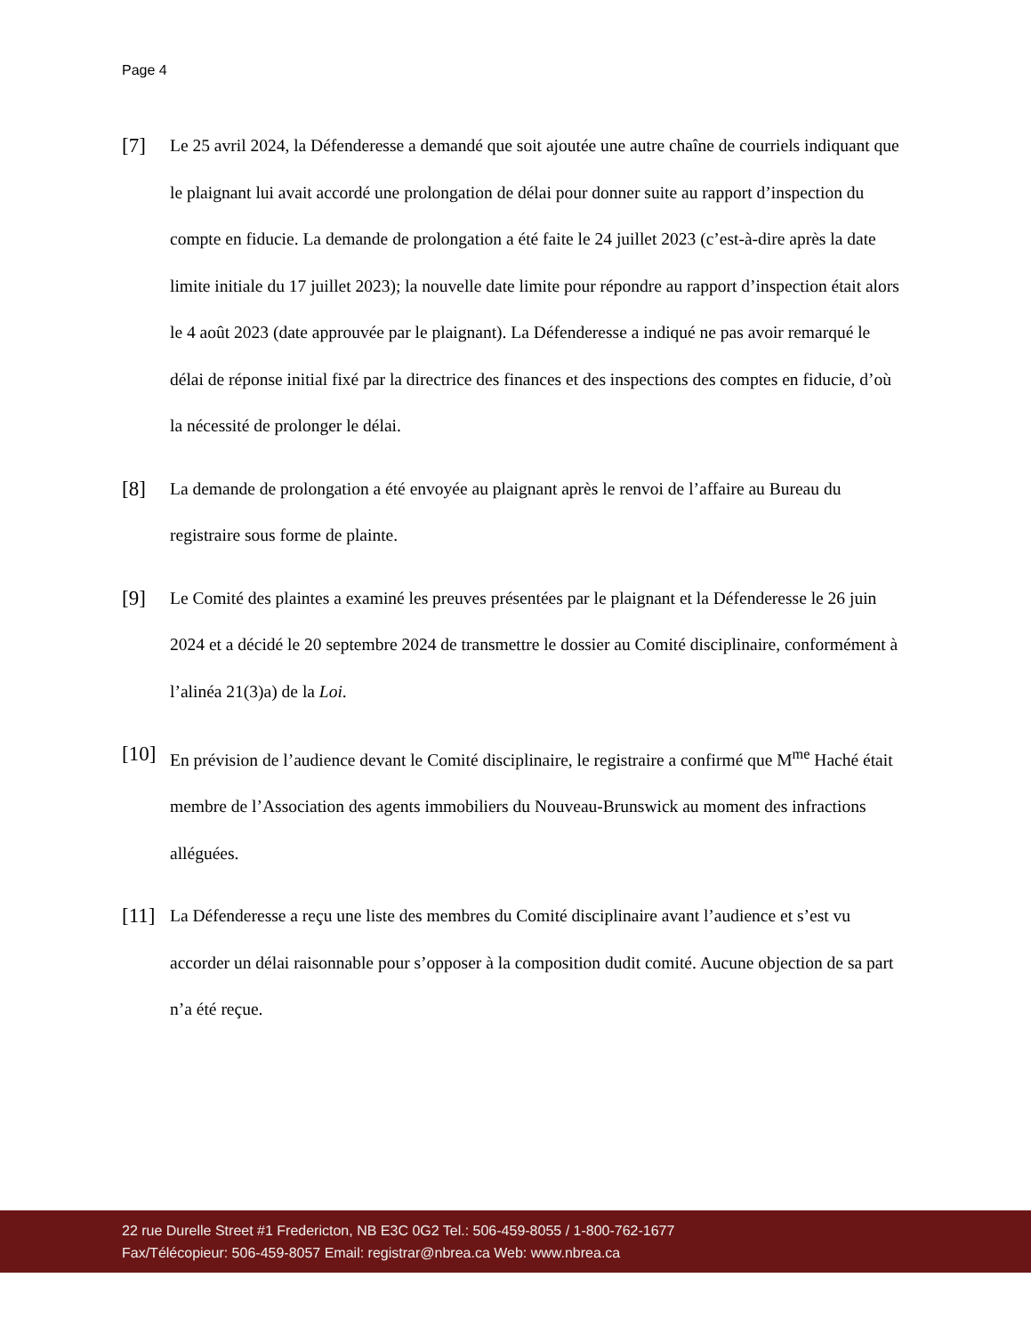Page 4
[7]
Le 25 avril 2024, la Défenderesse a demandé que soit ajoutée une autre chaîne de courriels indiquant que le plaignant lui avait accordé une prolongation de délai pour donner suite au rapport d’inspection du compte en fiducie. La demande de prolongation a été faite le 24 juillet 2023 (c’est-à-dire après la date limite initiale du 17 juillet 2023); la nouvelle date limite pour répondre au rapport d’inspection était alors le 4 août 2023 (date approuvée par le plaignant). La Défenderesse a indiqué ne pas avoir remarqué le délai de réponse initial fixé par la directrice des finances et des inspections des comptes en fiducie, d’où la nécessité de prolonger le délai.
[8]
La demande de prolongation a été envoyée au plaignant après le renvoi de l’affaire au Bureau du registraire sous forme de plainte.
[9]
Le Comité des plaintes a examiné les preuves présentées par le plaignant et la Défenderesse le 26 juin 2024 et a décidé le 20 septembre 2024 de transmettre le dossier au Comité disciplinaire, conformément à l’alinéa 21(3)a) de la Loi.
[10]
En prévision de l’audience devant le Comité disciplinaire, le registraire a confirmé que M<sup>me</sup> Haché était membre de l’Association des agents immobiliers du Nouveau-Brunswick au moment des infractions alléguées.
[11]
La Défenderesse a reçu une liste des membres du Comité disciplinaire avant l’audience et s’est vu accorder un délai raisonnable pour s’opposer à la composition dudit comité. Aucune objection de sa part n’a été reçue.
22 rue Durelle Street #1 Fredericton, NB E3C 0G2 Tel.: 506-459-8055 / 1-800-762-1677
Fax/Télécopieur: 506-459-8057 Email: registrar@nbrea.ca Web: www.nbrea.ca